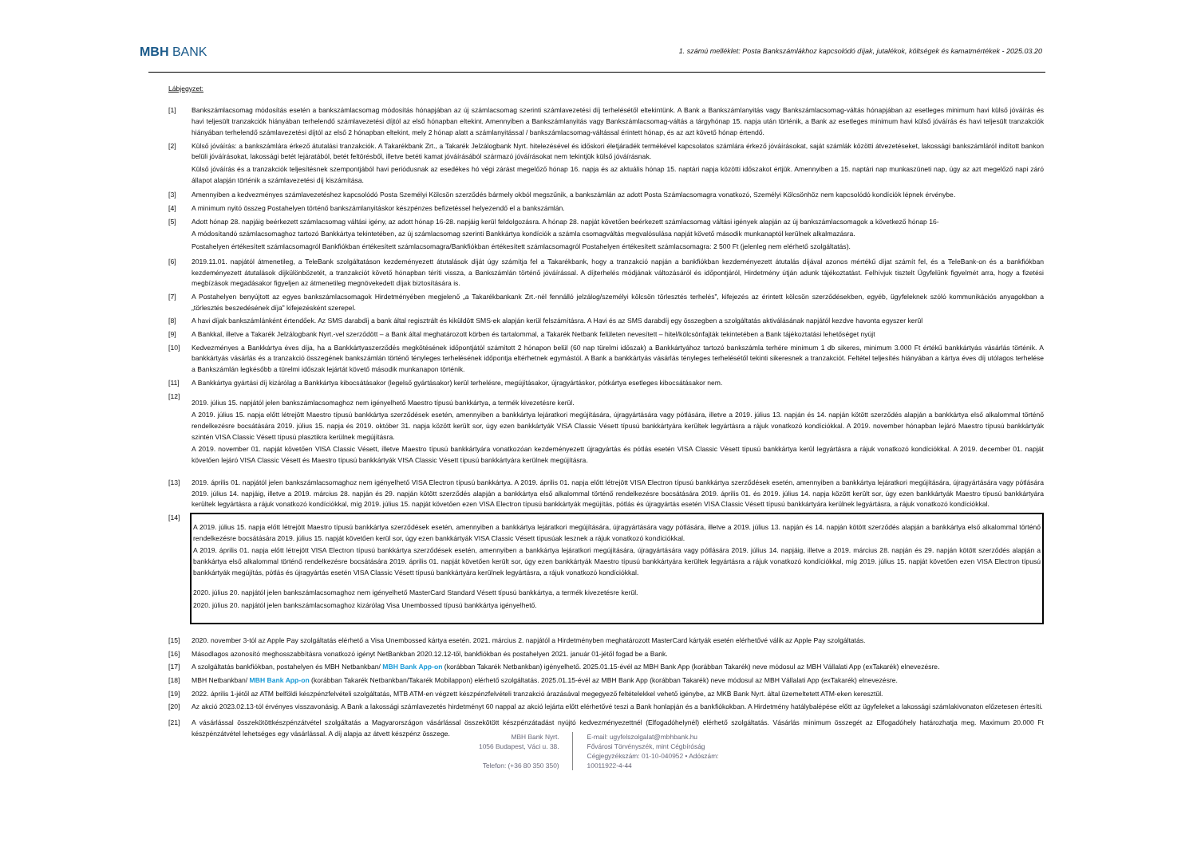MBH BANK
1. számú melléklet: Posta Bankszámlákhoz kapcsolódó díjak, jutalékok, költségek és kamatmértékek - 2025.03.20
Lábjegyzet:
[1] Bankszámlacsomag módosítás esetén a bankszámlacsomag módosítás hónapjában az új számlacsomag szerinti számlavezetési díj terhelésétől eltekintünk. A Bank a Bankszámlanyitás vagy Bankszámlacsomag-váltás hónapjában az esetleges minimum havi külső jóváírás és havi teljesült tranzakciók hiányában terhelendő számlavezetési díjtól az első hónapban eltekint. Amennyiben a Bankszámlanyitás vagy Bankszámlacsomag-váltás a tárgyhónap 15. napja után történik, a Bank az esetleges minimum havi külső jóváírás és havi teljesült tranzakciók hiányában terhelendő számlavezetési díjtól az első 2 hónapban eltekint, mely 2 hónap alatt a számlanyitással / bankszámlacsomag-váltással érintett hónap, és az azt követő hónap értendő.
[2] Külső jóváírás: a bankszámlára érkező átutalási tranzakciók. A Takarékbank Zrt., a Takarék Jelzálogbank Nyrt. hitelezésével és időskori életjáradék termékével kapcsolatos számlára érkező jóváírásokat, saját számlák közötti átvezetéseket, lakossági bankszámláról indított bankon belüli jóváírásokat, lakossági betét lejáratából, betét feltörésből, illetve betéti kamat jóváírásából származó jóváírásokat nem tekintjük külső jóváírásnak.
Külső jóváírás és a tranzakciók teljesítésnek szempontjából havi periódusnak az esedékes hó végi zárást megelőző hónap 16. napja és az aktuális hónap 15. naptári napja közötti időszakot értjük. Amennyiben a 15. naptári nap munkaszüneti nap, úgy az azt megelőző napi záró állapot alapján történik a számlavezetési díj kiszámítása.
[3] Amennyiben a kedvezményes számlavezetéshez kapcsolódó Posta Személyi Kölcsön szerződés bármely okból megszűnik, a bankszámlán az adott Posta Számlacsomagra vonatkozó, Személyi Kölcsönhöz nem kapcsolódó kondíciók lépnek érvénybe.
[4] A minimum nyitó összeg Postahelyen történő bankszámlanyitáskor készpénzes befizetéssel helyezendő el a bankszámlán.
[5] Adott hónap 28. napjáig beérkezett számlacsomag váltási igény, az adott hónap 16-28. napjáig kerül feldolgozásra. A hónap 28. napját követően beérkezett számlacsomag váltási igények alapján az új bankszámlacsomagok a következő hónap 16-
A módosítandó számlacsomaghoz tartozó Bankkártya tekintetében, az új számlacsomag szerinti Bankkártya kondíciók a számla csomagváltás megvalósulása napját követő második munkanaptól kerülnek alkalmazásra.
Postahelyen értékesített számlacsomagról Bankfiókban értékesített számlacsomagra/Bankfiókban értékesített számlacsomagról Postahelyen értékesített számlacsomagra: 2 500 Ft (jelenleg nem elérhető szolgáltatás).
[6] 2019.11.01. napjától átmenetileg, a TeleBank szolgáltatáson kezdeményezett átutalások díját úgy számítja fel a Takarékbank, hogy a tranzakció napján a bankfiókban kezdeményezett átutalás díjával azonos mértékű díjat számít fel, és a TeleBank-on és a bankfiókban kezdeményezett átutalások díjkülönbözetét, a tranzakciót követő hónapban téríti vissza, a Bankszámlán történő jóváírással. A díjterhelés módjának változásáról és időpontjáról, Hirdetmény útján adunk tájékoztatást. Felhívjuk tisztelt Ügyfelünk figyelmét arra, hogy a fizetési megbízások megadásakor figyeljen az átmenetileg megnövekedett díjak biztosítására is.
[7] A Postahelyen benyújtott az egyes bankszámlacsomagok Hirdetményében megjelenő „a Takarékbankank Zrt.-nél fennálló jelzálog/személyi kölcsön törlesztés terhelés”, kifejezés az érintett kölcsön szerződésekben, egyéb, ügyfeleknek szóló kommunikációs anyagokban a „törlesztés beszedésének díja” kifejezésként szerepel.
[8] A havi díjak bankszámlánként értendőek. Az SMS darabdíj a bank által regisztrált és kiküldött SMS-ek alapján kerül felszámításra. A Havi és az SMS darabdíj egy összegben a szolgáltatás aktiválásának napjától kezdve havonta egyszer kerül
[9] A Bankkal, illetve a Takarék Jelzálogbank Nyrt.-vel szerződött – a Bank által meghatározott körben és tartalommal, a Takarék Netbank felületen nevesített – hitel/kölcsönfajták tekintetében a Bank tájékoztatási lehetőséget nyújt
[10] Kedvezményes a Bankkártya éves díja, ha a Bankkártyaszerződés megkötésének időpontjától számított 2 hónapon belül (60 nap türelmi időszak) a Bankkártyához tartozó bankszámla terhére minimum 1 db sikeres, minimum 3.000 Ft értékű bankkártyás vásárlás történik. A bankkártyás vásárlás és a tranzakció összegének bankszámlán történő tényleges terhelésének időpontja eltérhetnek egymástól. A Bank a bankkártyás vásárlás tényleges terhelésétől tekinti sikeresnek a tranzakciót. Feltétel teljesítés hiányában a kártya éves díj utólagos terhelése a Bankszámlán legkésőbb a türelmi időszak lejártát követő második munkanapon történik.
[11] A Bankkártya gyártási díj kizárólag a Bankkártya kibocsátásakor (legelső gyártásakor) kerül terhelésre, megújításakor, újragyártáskor, pótkártya esetleges kibocsátásakor nem.
[12]
2019. július 15. napjától jelen bankszámlacsomaghoz nem igényelhető Maestro típusú bankkártya, a termék kivezetésre kerül.
A 2019. július 15. napja előtt létrejött Maestro típusú bankkártya szerződések esetén, amennyiben a bankkártya lejáratkori megújítására, újragyártására vagy pótlására, illetve a 2019. július 13. napján és 14. napján kötött szerződés alapján a bankkártya első alkalommal történő rendelkezésre bocsátására 2019. július 15. napja és 2019. október 31. napja között került sor, úgy ezen bankkártyák VISA Classic Vésett típusú bankkártyára kerültek legyártásra a rájuk vonatkozó kondíciókkal. A 2019. november hónapban lejáró Maestro típusú bankkártyák szintén VISA Classic Vésett típusú plasztikra kerülnek megújításra.
A 2019. november 01. napját követően VISA Classic Vésett, illetve Maestro típusú bankkártyára vonatkozóan kezdeményezett újragyártás és pótlás esetén VISA Classic Vésett típusú bankkártya kerül legyártásra a rájuk vonatkozó kondíciókkal. A 2019. december 01. napját követően lejáró VISA Classic Vésett és Maestro típusú bankkártyák VISA Classic Vésett típusú bankkártyára kerülnek megújításra.
[13] 2019. április 01. napjától jelen bankszámlacsomaghoz nem igényelhető VISA Electron típusú bankkártya. A 2019. április 01. napja előtt létrejött VISA Electron típusú bankkártya szerződések esetén, amennyiben a bankkártya lejáratkori megújítására, újragyártására vagy pótlására 2019. július 14. napjáig, illetve a 2019. március 28. napján és 29. napján kötött szerződés alapján a bankkártya első alkalommal történő rendelkezésre bocsátására 2019. április 01. és 2019. július 14. napja között került sor, úgy ezen bankkártyák Maestro típusú bankkártyára kerültek legyártásra a rájuk vonatkozó kondíciókkal, míg 2019. július 15. napját követően ezen VISA Electron típusú bankkártyák megújítás, pótlás és újragyártás esetén VISA Classic Vésett típusú bankkártyára kerülnek legyártásra, a rájuk vonatkozó kondíciókkal.
[14]
A 2019. július 15. napja előtt létrejött Maestro típusú bankkártya szerződések esetén, amennyiben a bankkártya lejáratkori megújítására, újragyártására vagy pótlására, illetve a 2019. július 13. napján és 14. napján kötött szerződés alapján a bankkártya első alkalommal történő rendelkezésre bocsátására 2019. július 15. napját követően kerül sor, úgy ezen bankkártyák VISA Classic Vésett típusúak lesznek a rájuk vonatkozó kondíciókkal.
A 2019. április 01. napja előtt létrejött VISA Electron típusú bankkártya szerződések esetén, amennyiben a bankkártya lejáratkori megújítására, újragyártására vagy pótlására 2019. július 14. napjáig, illetve a 2019. március 28. napján és 29. napján kötött szerződés alapján a bankkártya első alkalommal történő rendelkezésre bocsátására 2019. április 01. napját követően került sor, úgy ezen bankkártyák Maestro típusú bankkártyára kerültek legyártásra a rájuk vonatkozó kondíciókkal, míg 2019. július 15. napját követően ezen VISA Electron típusú bankkártyák megújítás, pótlás és újragyártás esetén VISA Classic Vésett típusú bankkártyára kerülnek legyártásra, a rájuk vonatkozó kondíciókkal.
2020. július 20. napjától jelen bankszámlacsomaghoz nem igényelhető MasterCard Standard Vésett típusú bankkártya, a termék kivezetésre kerül.
2020. július 20. napjától jelen bankszámlacsomaghoz kizárólag Visa Unembossed típusú bankkártya igényelhető.
[15] 2020. november 3-tól az Apple Pay szolgáltatás elérhető a Visa Unembossed kártya esetén. 2021. március 2. napjától a Hirdetményben meghatározott MasterCard kártyák esetén elérhetővé válik az Apple Pay szolgáltatás.
[16] Másodlagos azonosító meghosszabbításra vonatkozó igényt NetBankban 2020.12.12-től, bankfiókban és postahelyen 2021. január 01-jétől fogad be a Bank.
[17] A szolgáltatás bankfiókban, postahelyen és MBH Netbankban/ MBH Bank App-on (korábban Takarék Netbankban) igényelhető. 2025.01.15-évél az MBH Bank App (korábban Takarék) neve módosul az MBH Vállalati App (exTakarék) elnevezésre.
[18] MBH Netbankban/ MBH Bank App-on (korábban Takarék Netbankban/Takarék Mobilappon) elérhető szolgáltatás. 2025.01.15-évél az MBH Bank App (korábban Takarék) neve módosul az MBH Vállalati App (exTakarék) elnevezésre.
[19] 2022. április 1-jétől az ATM belföldi készpénzfelvételi szolgáltatás, MTB ATM-en végzett készpénzfelvételi tranzakció árazásával megegyező feltételekkel vehető igénybe, az MKB Bank Nyrt. által üzemeltetett ATM-eken keresztül.
[20] Az akció 2023.02.13-tól érvényes visszavonásig. A Bank a lakossági számlavezetés hirdetményt 60 nappal az akció lejárta előtt elérhetővé teszi a Bank honlapján és a bankfiókokban. A Hirdetmény hatálybalépése előtt az ügyfeleket a lakossági számlakivonaton előzetesen értesíti.
[21] A vásárlással összekötöttkészpénzátvétel szolgáltatás a Magyarországon vásárlással összekötött készpénzátadást nyújtó kedvezményezettnél (Elfogadóhelynél) elérhető szolgáltatás. Vásárlás minimum összegét az Elfogadóhely határozhatja meg. Maximum 20.000 Ft készpénzátvétel lehetséges egy vásárlással. A díj alapja az átvett készpénz összege.
MBH Bank Nyrt.
1056 Budapest, Váci u. 38.
Telefon: (+36 80 350 350)
E-mail: ugyfelszolgalat@mbhbank.hu
Fővárosi Törvényszék, mint Cégbíróság
Cégjegyzékszám: 01-10-040952 • Adószám:
10011922-4-44